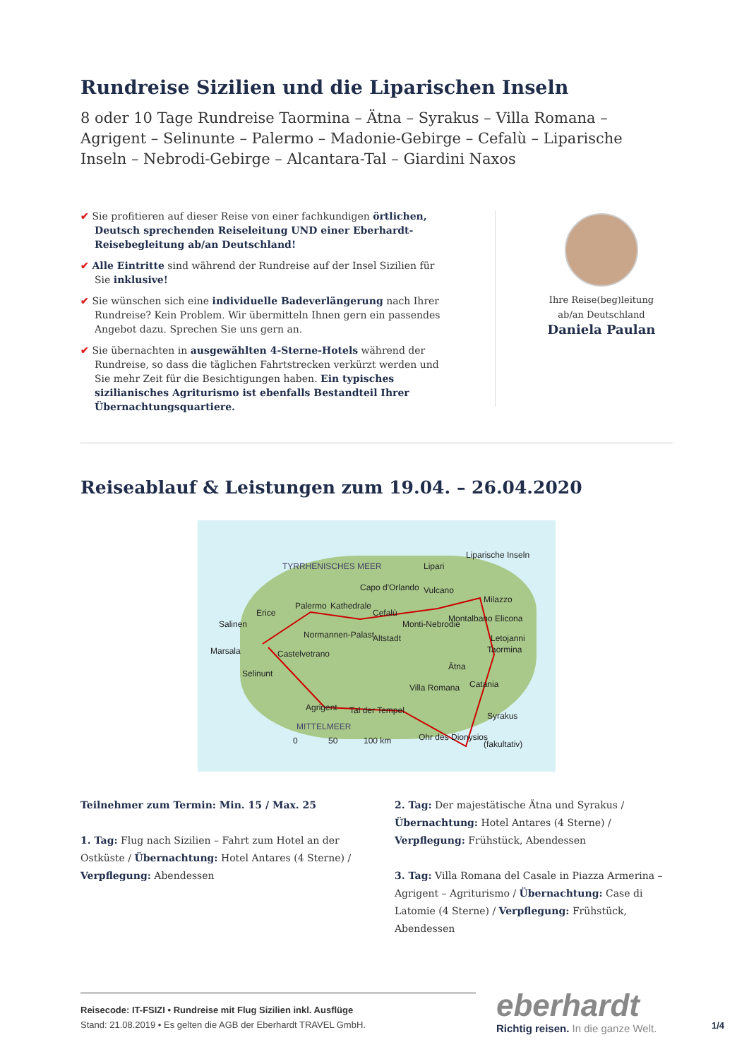Rundreise Sizilien und die Liparischen Inseln
8 oder 10 Tage Rundreise Taormina – Ätna – Syrakus – Villa Romana – Agrigent – Selinunte – Palermo – Madonie-Gebirge – Cefalù – Liparische Inseln – Nebrodi-Gebirge – Alcantara-Tal – Giardini Naxos
✔ Sie profitieren auf dieser Reise von einer fachkundigen örtlichen, Deutsch sprechenden Reiseleitung UND einer Eberhardt-Reisebegleitung ab/an Deutschland!
✔ Alle Eintritte sind während der Rundreise auf der Insel Sizilien für Sie inklusive!
✔ Sie wünschen sich eine individuelle Badeverlängerung nach Ihrer Rundreise? Kein Problem. Wir übermitteln Ihnen gern ein passendes Angebot dazu. Sprechen Sie uns gern an.
✔ Sie übernachten in ausgewählten 4-Sterne-Hotels während der Rundreise, so dass die täglichen Fahrtstrecken verkürzt werden und Sie mehr Zeit für die Besichtigungen haben. Ein typisches sizilianisches Agriturismo ist ebenfalls Bestandteil Ihrer Übernachtungsquartiere.
Ihre Reise(beg)leitung
ab/an Deutschland
Daniela Paulan
Reiseablauf & Leistungen zum 19.04. – 26.04.2020
TYRRHENISCHES MEER
Liparische Inseln
Lipari
Capo d'Orlando Vulcano
Milazzo
Palermo Kathedrale
Cefalù Erice
Salinen
Montalbano Elicona
Normannen-Palast Altstadt
Monti-Nebrodie
Letojanni
Taormina Marsala Castelvetrano
Ätna
Selinunt
Villa Romana Catania
Agrigent Tal der Tempel
Syrakus
MITTELMEER
Ohr des Dionysios
(fakultativ) 0 50 100 km
Teilnehmer zum Termin: Min. 15 / Max. 25
1. Tag: Flug nach Sizilien – Fahrt zum Hotel an der Ostküste / Übernachtung: Hotel Antares (4 Sterne) / Verpflegung: Abendessen
2. Tag: Der majestätische Ätna und Syrakus / Übernachtung: Hotel Antares (4 Sterne) / Verpflegung: Frühstück, Abendessen
3. Tag: Villa Romana del Casale in Piazza Armerina – Agrigent – Agriturismo / Übernachtung: Case di Latomie (4 Sterne) / Verpflegung: Frühstück, Abendessen
Reisecode: IT-FSIZI • Rundreise mit Flug Sizilien inkl. Ausflüge
Stand: 21.08.2019 • Es gelten die AGB der Eberhardt TRAVEL GmbH.
eberhardt
Richtig reisen. In die ganze Welt.
1/4